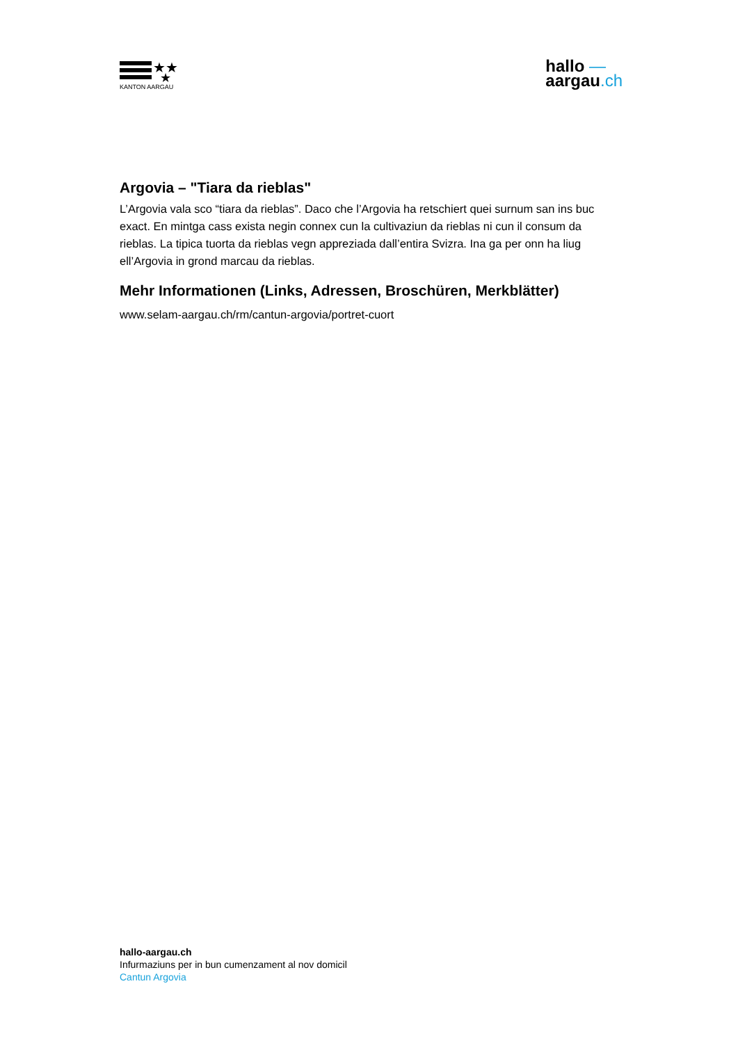★★
★
KANTON AARGAU
hallo —
aargau.ch
Argovia – "Tiara da rieblas"
L’Argovia vala sco “tiara da rieblas”. Daco che l’Argovia ha retschiert quei surnum san ins buc exact. En mintga cass exista negin connex cun la cultivaziun da rieblas ni cun il consum da rieblas. La tipica tuorta da rieblas vegn appreziada dall’entira Svizra. Ina ga per onn ha liug ell’Argovia in grond marcau da rieblas.
Mehr Informationen (Links, Adressen, Broschüren, Merkblätter)
www.selam-aargau.ch/rm/cantun-argovia/portret-cuort
hallo-aargau.ch
Infurmaziuns per in bun cumenzament al nov domicil
Cantun Argovia